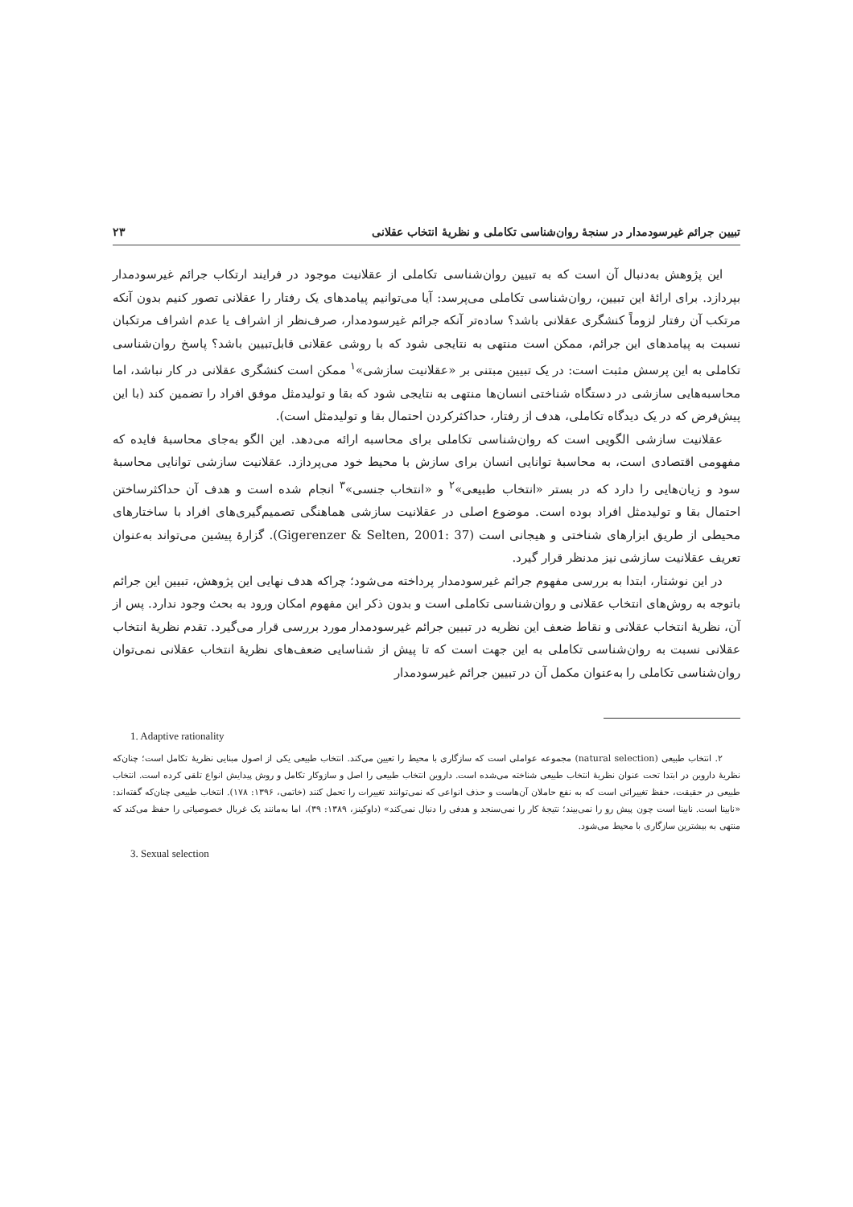تبیین جرائم غیرسودمدار در سنجهٔ روان‌شناسی تکاملی و نظریهٔ انتخاب عقلانی ۲۳
این پژوهش به‌دنبال آن است که به تبیین روان‌شناسی تکاملی از عقلانیت موجود در فرایند ارتکاب جرائم غیرسودمدار بپردازد. برای ارائهٔ این تبیین، روان‌شناسی تکاملی می‌پرسد: آیا می‌توانیم پیامدهای یک رفتار را عقلانی تصور کنیم بدون آنکه مرتکب آن رفتار لزوماً کنشگری عقلانی باشد؟ ساده‌تر آنکه جرائم غیرسودمدار، صرف‌نظر از اشراف یا عدم اشراف مرتکبان نسبت به پیامدهای این جرائم، ممکن است منتهی به نتایجی شود که با روشی عقلانی قابل‌تبیین باشد؟ پاسخ روان‌شناسی تکاملی به این پرسش مثبت است: در یک تبیین مبتنی بر «عقلانیت سازشی»<sup>۱</sup> ممکن است کنشگری عقلانی در کار نباشد، اما محاسبه‌هایی سازشی در دستگاه شناختی انسان‌ها منتهی به نتایجی شود که بقا و تولیدمثل موفق افراد را تضمین کند (با این پیش‌فرض که در یک دیدگاه تکاملی، هدف از رفتار، حداکثرکردن احتمال بقا و تولیدمثل است).
عقلانیت سازشی الگویی است که روان‌شناسی تکاملی برای محاسبه ارائه می‌دهد. این الگو به‌جای محاسبهٔ فایده که مفهومی اقتصادی است، به محاسبهٔ توانایی انسان برای سازش با محیط خود می‌پردازد. عقلانیت سازشی توانایی محاسبهٔ سود و زیان‌هایی را دارد که در بستر «انتخاب طبیعی»<sup>۲</sup> و «انتخاب جنسی»<sup>۳</sup> انجام شده است و هدف آن حداکثرساختن احتمال بقا و تولیدمثل افراد بوده است. موضوع اصلی در عقلانیت سازشی هماهنگی تصمیم‌گیری‌های افراد با ساختارهای محیطی از طریق ابزارهای شناختی و هیجانی است (Gigerenzer & Selten, 2001: 37). گزارهٔ پیشین می‌تواند به‌عنوان تعریف عقلانیت سازشی نیز مدنظر قرار گیرد.
در این نوشتار، ابتدا به بررسی مفهوم جرائم غیرسودمدار پرداخته می‌شود؛ چراکه هدف نهایی این پژوهش، تبیین این جرائم باتوجه به روش‌های انتخاب عقلانی و روان‌شناسی تکاملی است و بدون ذکر این مفهوم امکان ورود به بحث وجود ندارد. پس از آن، نظریهٔ انتخاب عقلانی و نقاط ضعف این نظریه در تبیین جرائم غیرسودمدار مورد بررسی قرار می‌گیرد. تقدم نظریهٔ انتخاب عقلانی نسبت به روان‌شناسی تکاملی به این جهت است که تا پیش از شناسایی ضعف‌های نظریهٔ انتخاب عقلانی نمی‌توان روان‌شناسی تکاملی را به‌عنوان مکمل آن در تبیین جرائم غیرسودمدار
1. Adaptive rationality
۲. انتخاب طبیعی (natural selection) مجموعه عواملی است که سازگاری با محیط را تعیین می‌کند. انتخاب طبیعی یکی از اصول مبنایی نظریهٔ تکامل است؛ چنان‌که نظریهٔ داروین در ابتدا تحت عنوان نظریهٔ انتخاب طبیعی شناخته می‌شده است. داروین انتخاب طبیعی را اصل و سازوکار تکامل و روش پیدایش انواع تلقی کرده است. انتخاب طبیعی در حقیقت، حفظ تغییراتی است که به نفع حاملان آن‌هاست و حذف انواعی که نمی‌توانند تغییرات را تحمل کنند (خاتمی، ۱۳۹۶: ۱۷۸). انتخاب طبیعی چنان‌که گفته‌اند: «نابینا است. نابینا است چون پیش رو را نمی‌بیند؛ نتیجهٔ کار را نمی‌سنجد و هدفی را دنبال نمی‌کند» (داوکینز، ۱۳۸۹: ۳۹)، اما به‌مانند یک غربال خصوصیاتی را حفظ می‌کند که منتهی به بیشترین سازگاری با محیط می‌شود.
3. Sexual selection